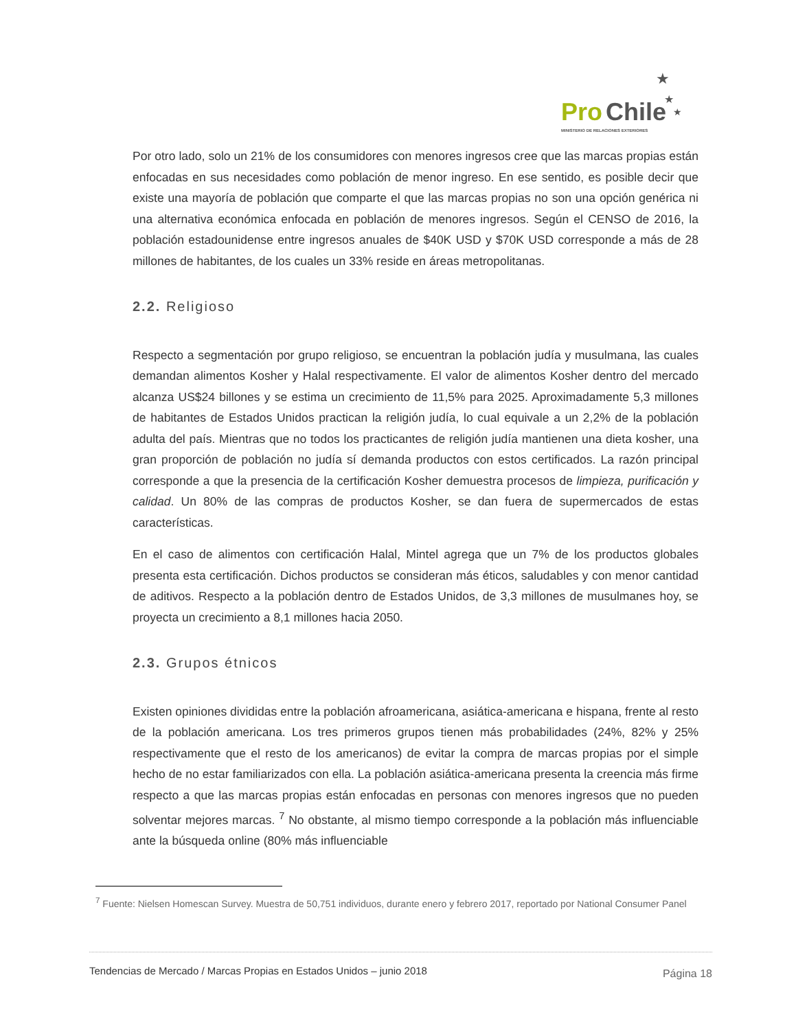Pro
Chile
MINISTERIO DE RELACIONES EXTERIORES
★
★
★
Por otro lado, solo un 21% de los consumidores con menores ingresos cree que las marcas propias están enfocadas en sus necesidades como población de menor ingreso. En ese sentido, es posible decir que existe una mayoría de población que comparte el que las marcas propias no son una opción genérica ni una alternativa económica enfocada en población de menores ingresos. Según el CENSO de 2016, la población estadounidense entre ingresos anuales de $40K USD y $70K USD corresponde a más de 28 millones de habitantes, de los cuales un 33% reside en áreas metropolitanas.
2.2. Religioso
Respecto a segmentación por grupo religioso, se encuentran la población judía y musulmana, las cuales demandan alimentos Kosher y Halal respectivamente. El valor de alimentos Kosher dentro del mercado alcanza US$24 billones y se estima un crecimiento de 11,5% para 2025. Aproximadamente 5,3 millones de habitantes de Estados Unidos practican la religión judía, lo cual equivale a un 2,2% de la población adulta del país. Mientras que no todos los practicantes de religión judía mantienen una dieta kosher, una gran proporción de población no judía sí demanda productos con estos certificados. La razón principal corresponde a que la presencia de la certificación Kosher demuestra procesos de limpieza, purificación y calidad. Un 80% de las compras de productos Kosher, se dan fuera de supermercados de estas características.
En el caso de alimentos con certificación Halal, Mintel agrega que un 7% de los productos globales presenta esta certificación. Dichos productos se consideran más éticos, saludables y con menor cantidad de aditivos. Respecto a la población dentro de Estados Unidos, de 3,3 millones de musulmanes hoy, se proyecta un crecimiento a 8,1 millones hacia 2050.
2.3. Grupos étnicos
Existen opiniones divididas entre la población afroamericana, asiática-americana e hispana, frente al resto de la población americana. Los tres primeros grupos tienen más probabilidades (24%, 82% y 25% respectivamente que el resto de los americanos) de evitar la compra de marcas propias por el simple hecho de no estar familiarizados con ella. La población asiática-americana presenta la creencia más firme respecto a que las marcas propias están enfocadas en personas con menores ingresos que no pueden solventar mejores marcas. <sup>7</sup> No obstante, al mismo tiempo corresponde a la población más influenciable ante la búsqueda online (80% más influenciable
<sup>7</sup> Fuente: Nielsen Homescan Survey. Muestra de 50,751 individuos, durante enero y febrero 2017, reportado por National Consumer Panel
Tendencias de Mercado / Marcas Propias en Estados Unidos – junio 2018 Página 18